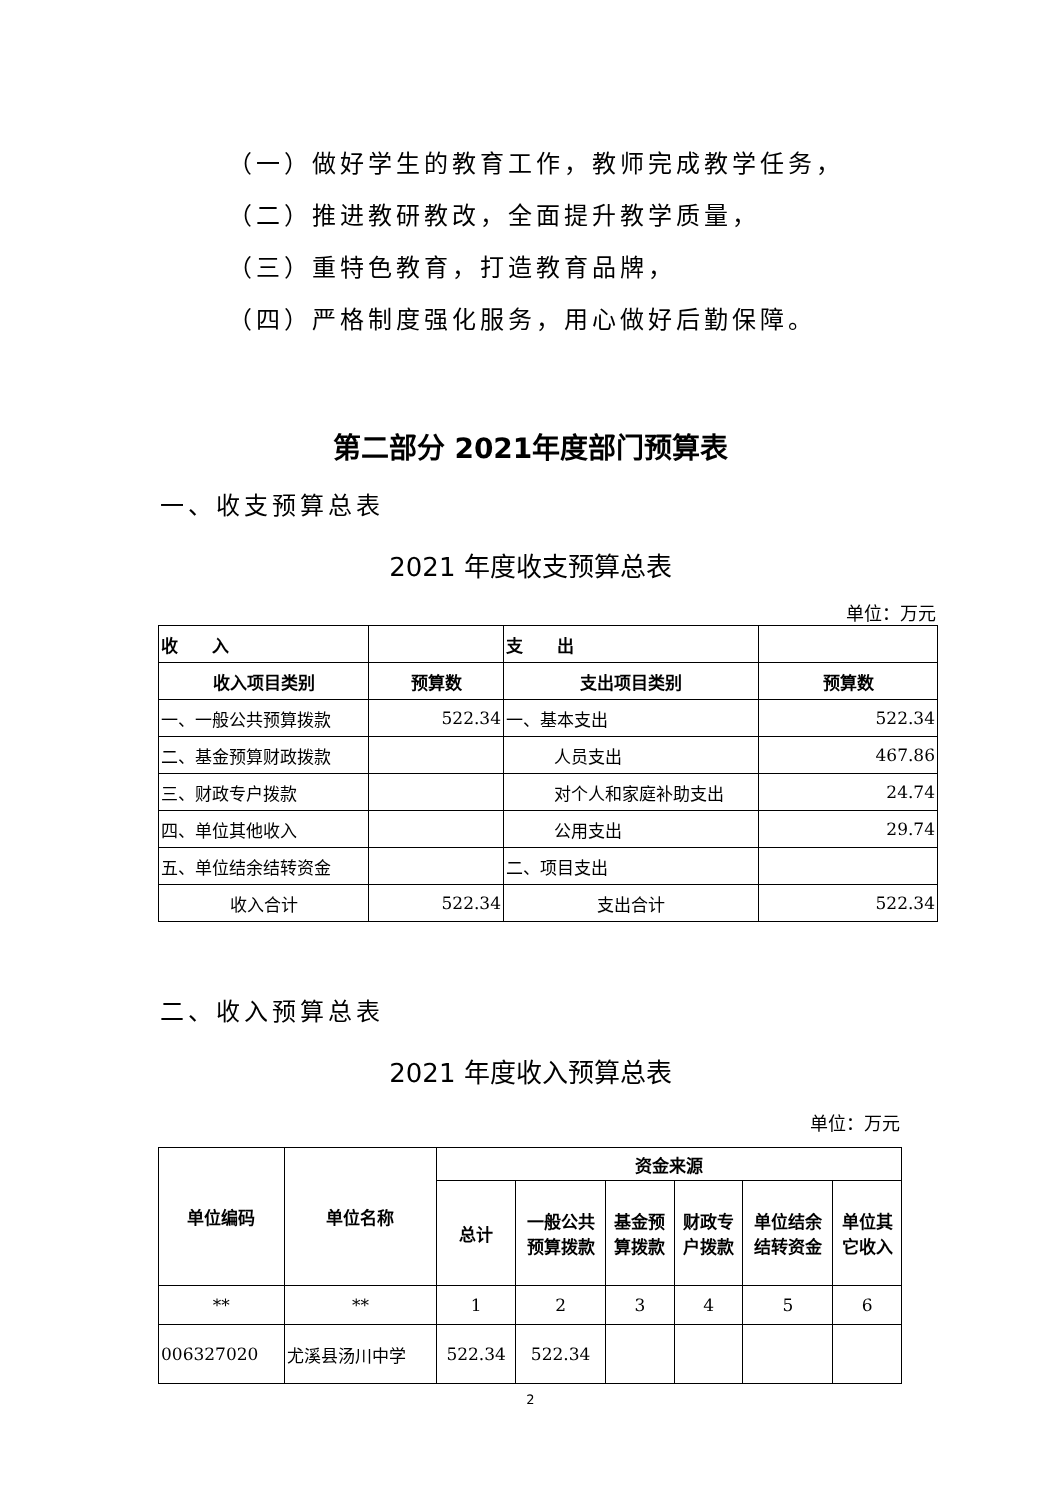（一）做好学生的教育工作，教师完成教学任务，
（二）推进教研教改，全面提升教学质量，
（三）重特色教育，打造教育品牌，
（四）严格制度强化服务，用心做好后勤保障。
第二部分 2021年度部门预算表
一、收支预算总表
2021 年度收支预算总表
单位：万元
| 收 入 | | 支 出 | |
| 收入项目类别 | 预算数 | 支出项目类别 | 预算数 |
| 一、一般公共预算拨款 | 522.34 | 一、基本支出 | 522.34 |
| 二、基金预算财政拨款 | | 人员支出 | 467.86 |
| 三、财政专户拨款 | | 对个人和家庭补助支出 | 24.74 |
| 四、单位其他收入 | | 公用支出 | 29.74 |
| 五、单位结余结转资金 | | 二、项目支出 | |
| 收入合计 | 522.34 | 支出合计 | 522.34 |
二、收入预算总表
2021 年度收入预算总表
单位：万元
| 单位编码 | 单位名称 | 资金来源 | | | | | |
| --- | --- | --- | --- | --- | --- | --- | --- |
| | | 总计 | 一般公共 预算拨款 | 基金预 算拨款 | 财政专 户拨款 | 单位结余 结转资金 | 单位其 它收入 |
| ** | ** | 1 | 2 | 3 | 4 | 5 | 6 |
| 006327020 | 尤溪县汤川中学 | 522.34 | 522.34 | | | | |
2